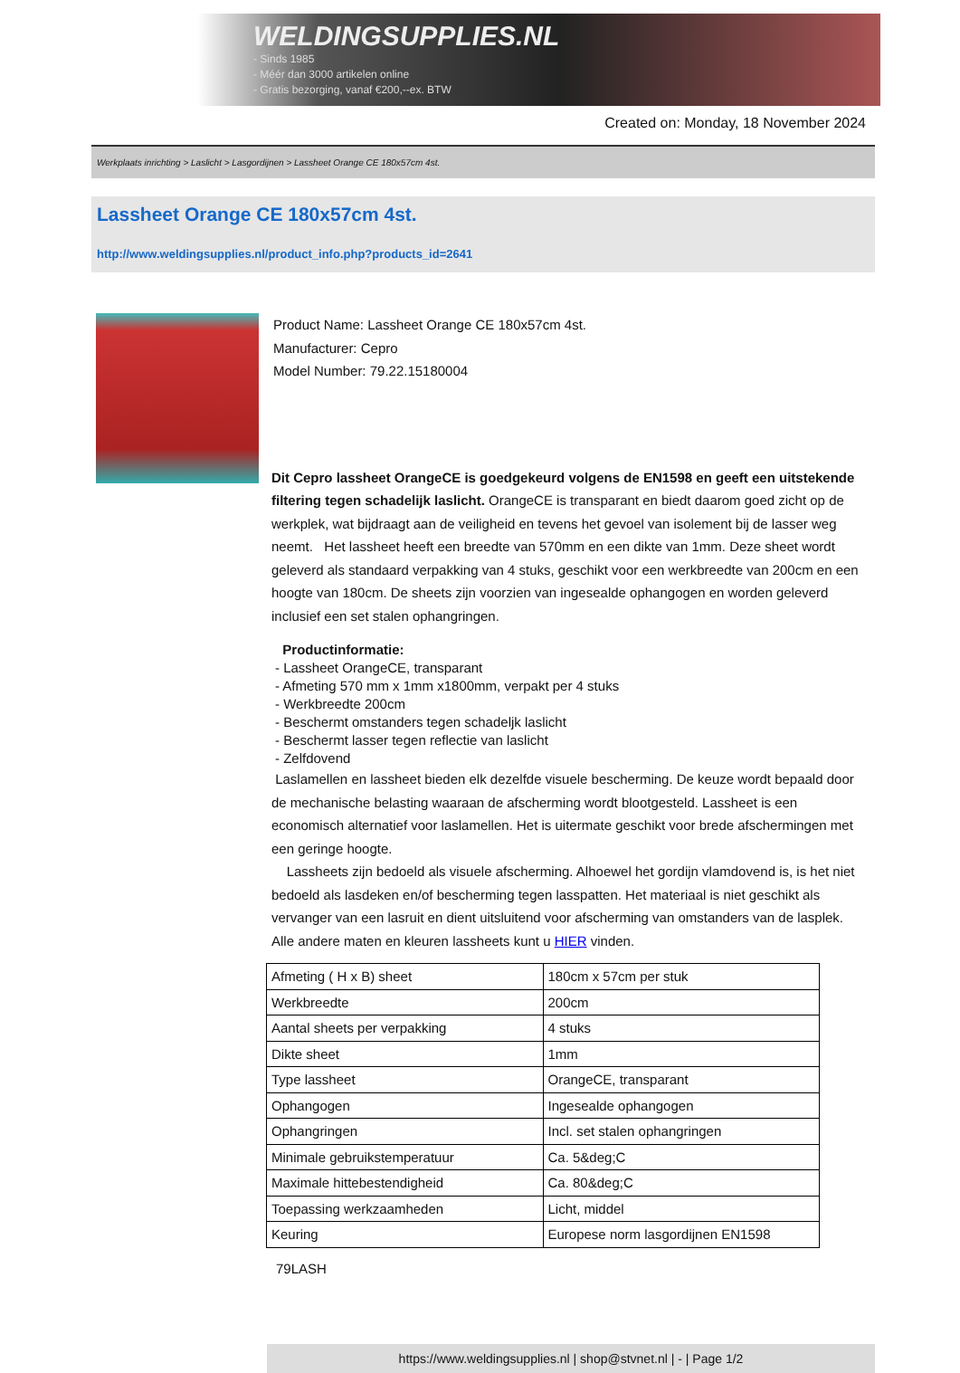WELDINGSUPPLIES.NL
- Sinds 1985
- Méér dan 3000 artikelen online
- Gratis bezorging, vanaf €200,--ex. BTW
Created on: Monday, 18 November 2024
Werkplaats inrichting > Laslicht > Lasgordijnen > Lassheet Orange CE 180x57cm 4st.
Lassheet Orange CE 180x57cm 4st.
http://www.weldingsupplies.nl/product_info.php?products_id=2641
Product Name: Lassheet Orange CE 180x57cm 4st.
Manufacturer: Cepro
Model Number: 79.22.15180004
Dit Cepro lassheet OrangeCE is goedgekeurd volgens de EN1598 en geeft een uitstekende filtering tegen schadelijk laslicht. OrangeCE is transparant en biedt daarom goed zicht op de werkplek, wat bijdraagt aan de veiligheid en tevens het gevoel van isolement bij de lasser weg neemt. Het lassheet heeft een breedte van 570mm en een dikte van 1mm. Deze sheet wordt geleverd als standaard verpakking van 4 stuks, geschikt voor een werkbreedte van 200cm en een hoogte van 180cm. De sheets zijn voorzien van ingesealde ophangogen en worden geleverd inclusief een set stalen ophangringen.
Productinformatie:
- Lassheet OrangeCE, transparant
- Afmeting 570 mm x 1mm x1800mm, verpakt per 4 stuks
- Werkbreedte 200cm
- Beschermt omstanders tegen schadeljk laslicht
- Beschermt lasser tegen reflectie van laslicht
- Zelfdovend
Laslamellen en lassheet bieden elk dezelfde visuele bescherming. De keuze wordt bepaald door de mechanische belasting waaraan de afscherming wordt blootgesteld. Lassheet is een economisch alternatief voor laslamellen. Het is uitermate geschikt voor brede afschermingen met een geringe hoogte.
Lassheets zijn bedoeld als visuele afscherming. Alhoewel het gordijn vlamdovend is, is het niet bedoeld als lasdeken en/of bescherming tegen lasspatten. Het materiaal is niet geschikt als vervanger van een lasruit en dient uitsluitend voor afscherming van omstanders van de lasplek. Alle andere maten en kleuren lassheets kunt u HIER vinden.
| Afmeting ( H x B) sheet | 180cm x 57cm per stuk |
| Werkbreedte | 200cm |
| Aantal sheets per verpakking | 4 stuks |
| Dikte sheet | 1mm |
| Type lassheet | OrangeCE, transparant |
| Ophangogen | Ingesealde ophangogen |
| Ophangringen | Incl. set stalen ophangringen |
| Minimale gebruikstemperatuur | Ca. 5&deg;C |
| Maximale hittebestendigheid | Ca. 80&deg;C |
| Toepassing werkzaamheden | Licht, middel |
| Keuring | Europese norm lasgordijnen EN1598 |
79LASH
https://www.weldingsupplies.nl | shop@stvnet.nl | - | Page 1/2